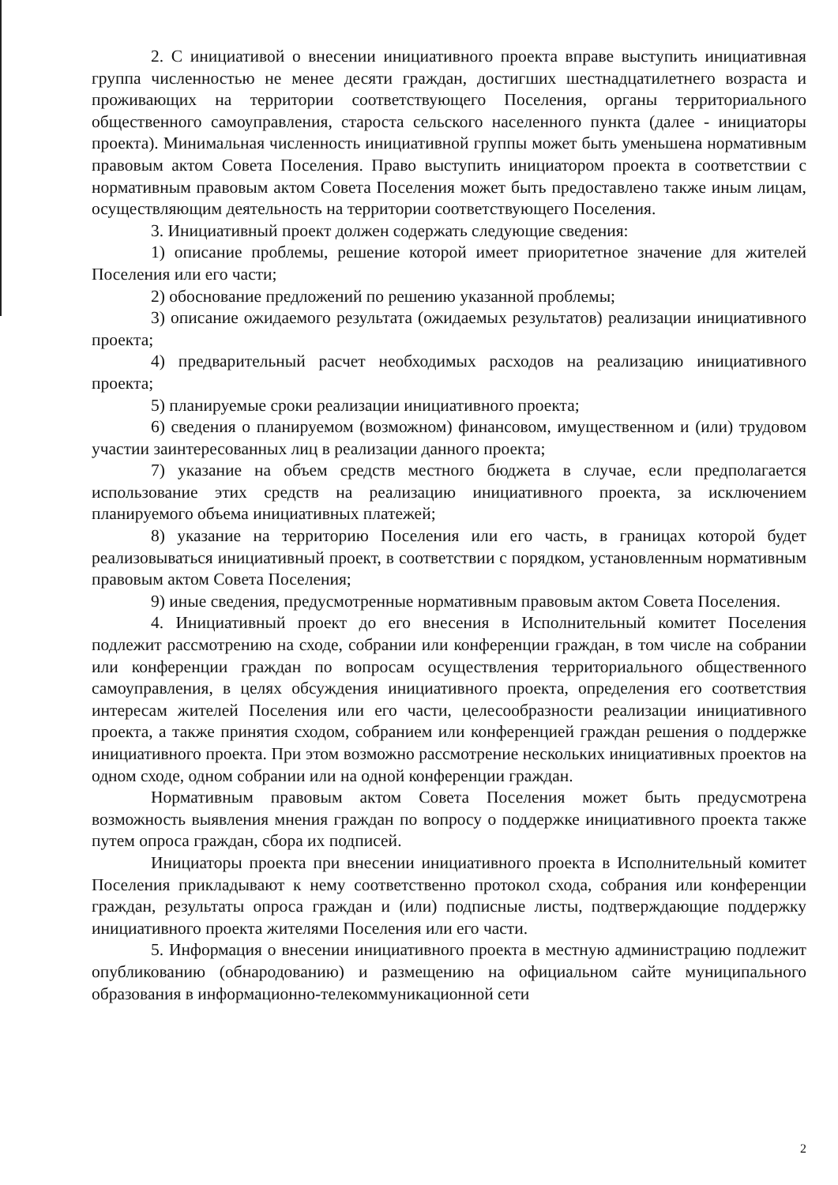2. С инициативой о внесении инициативного проекта вправе выступить инициативная группа численностью не менее десяти граждан, достигших шестнадцатилетнего возраста и проживающих на территории соответствующего Поселения, органы территориального общественного самоуправления, староста сельского населенного пункта (далее - инициаторы проекта). Минимальная численность инициативной группы может быть уменьшена нормативным правовым актом Совета Поселения. Право выступить инициатором проекта в соответствии с нормативным правовым актом Совета Поселения может быть предоставлено также иным лицам, осуществляющим деятельность на территории соответствующего Поселения.
3. Инициативный проект должен содержать следующие сведения:
1) описание проблемы, решение которой имеет приоритетное значение для жителей Поселения или его части;
2) обоснование предложений по решению указанной проблемы;
3) описание ожидаемого результата (ожидаемых результатов) реализации инициативного проекта;
4) предварительный расчет необходимых расходов на реализацию инициативного проекта;
5) планируемые сроки реализации инициативного проекта;
6) сведения о планируемом (возможном) финансовом, имущественном и (или) трудовом участии заинтересованных лиц в реализации данного проекта;
7) указание на объем средств местного бюджета в случае, если предполагается использование этих средств на реализацию инициативного проекта, за исключением планируемого объема инициативных платежей;
8) указание на территорию Поселения или его часть, в границах которой будет реализовываться инициативный проект, в соответствии с порядком, установленным нормативным правовым актом Совета Поселения;
9) иные сведения, предусмотренные нормативным правовым актом Совета Поселения.
4. Инициативный проект до его внесения в Исполнительный комитет Поселения подлежит рассмотрению на сходе, собрании или конференции граждан, в том числе на собрании или конференции граждан по вопросам осуществления территориального общественного самоуправления, в целях обсуждения инициативного проекта, определения его соответствия интересам жителей Поселения или его части, целесообразности реализации инициативного проекта, а также принятия сходом, собранием или конференцией граждан решения о поддержке инициативного проекта. При этом возможно рассмотрение нескольких инициативных проектов на одном сходе, одном собрании или на одной конференции граждан.
Нормативным правовым актом Совета Поселения может быть предусмотрена возможность выявления мнения граждан по вопросу о поддержке инициативного проекта также путем опроса граждан, сбора их подписей.
Инициаторы проекта при внесении инициативного проекта в Исполнительный комитет Поселения прикладывают к нему соответственно протокол схода, собрания или конференции граждан, результаты опроса граждан и (или) подписные листы, подтверждающие поддержку инициативного проекта жителями Поселения или его части.
5. Информация о внесении инициативного проекта в местную администрацию подлежит опубликованию (обнародованию) и размещению на официальном сайте муниципального образования в информационно-телекоммуникационной сети
2